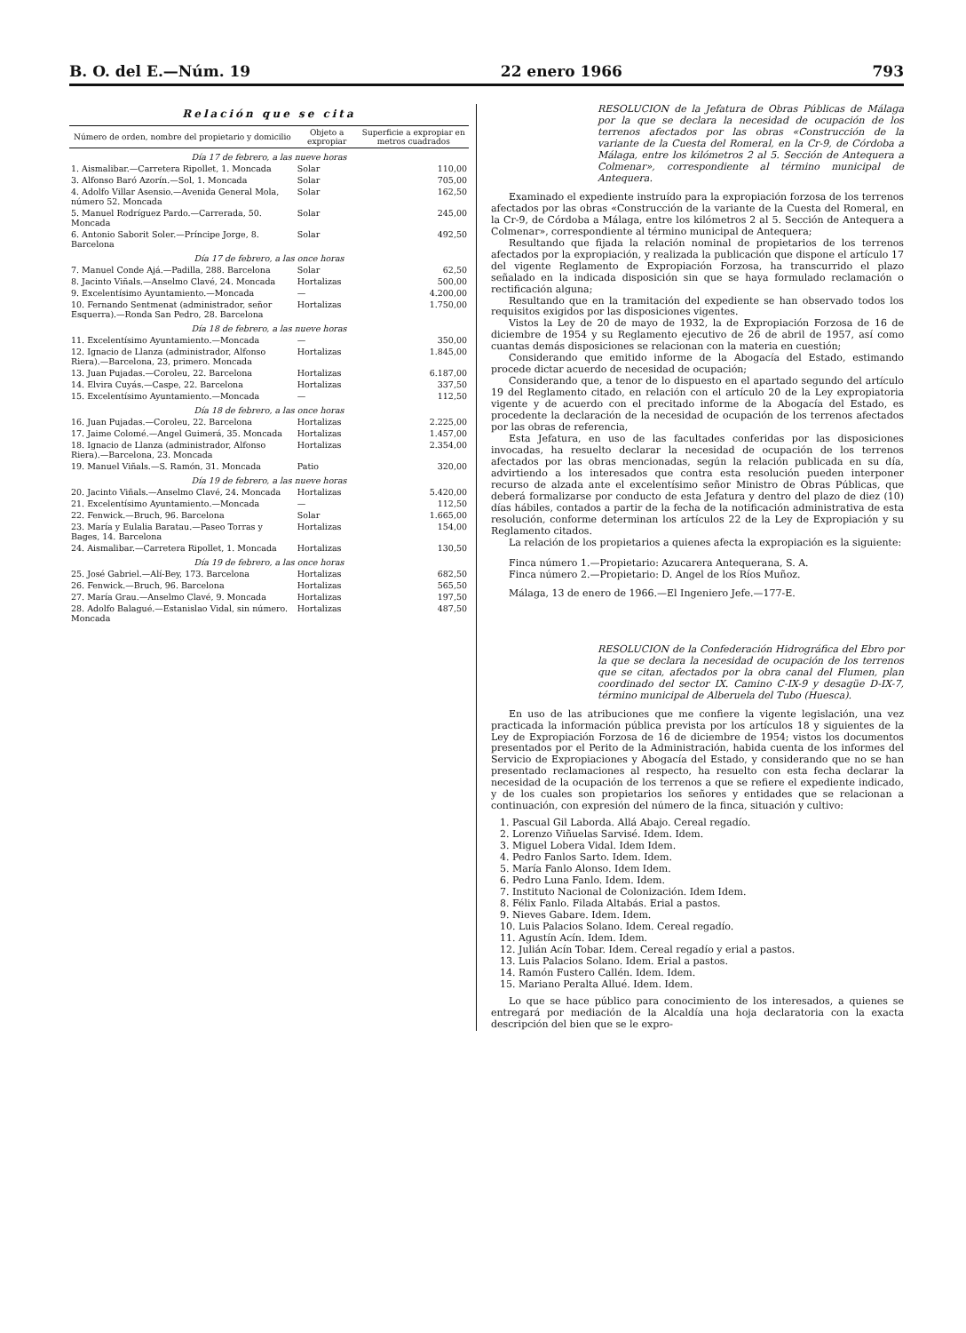B. O. del E.—Núm. 19 22 enero 1966 793
Relación que se cita
| Número de orden, nombre del propietario y domicilio | Objeto a expropiar | Superficie a expropiar en metros cuadrados |
| --- | --- | --- |
| Día 17 de febrero, a las nueve horas | | |
| 1. Aismalibar.—Carretera Ripollet, 1. Moncada | Solar | 110,00 |
| 3. Alfonso Baró Azorín.—Sol, 1. Moncada | Solar | 705,00 |
| 4. Adolfo Villar Asensio.—Avenida General Mola, número 52. Moncada | Solar | 162,50 |
| 5. Manuel Rodríguez Pardo.—Carrerada, 50. Moncada | Solar | 245,00 |
| 6. Antonio Saborit Soler.—Príncipe Jorge, 8. Barcelona | Solar | 492,50 |
| Día 17 de febrero, a las once horas | | |
| 7. Manuel Conde Ajá.—Padilla, 288. Barcelona | Solar | 62,50 |
| 8. Jacinto Viñals.—Anselmo Clavé, 24. Moncada | Hortalizas | 500,00 |
| 9. Excelentísimo Ayuntamiento.—Moncada | — | 4.200,00 |
| 10. Fernando Sentmenat (administrador, señor Esquerra).—Ronda San Pedro, 28. Barcelona | Hortalizas | 1.750,00 |
| Día 18 de febrero, a las nueve horas | | |
| 11. Excelentísimo Ayuntamiento.—Moncada | — | 350,00 |
| 12. Ignacio de Llanza (administrador, Alfonso Riera).—Barcelona, 23, primero. Moncada | Hortalizas | 1.845,00 |
| 13. Juan Pujadas.—Coroleu, 22. Barcelona | Hortalizas | 6.187,00 |
| 14. Elvira Cuyás.—Caspe, 22. Barcelona | Hortalizas | 337,50 |
| 15. Excelentísimo Ayuntamiento.—Moncada | — | 112,50 |
| Día 18 de febrero, a las once horas | | |
| 16. Juan Pujadas.—Coroleu, 22. Barcelona | Hortalizas | 2.225,00 |
| 17. Jaime Colomé.—Angel Guimerá, 35. Moncada | Hortalizas | 1.457,00 |
| 18. Ignacio de Llanza (administrador, Alfonso Riera).—Barcelona, 23. Moncada | Hortalizas | 2.354,00 |
| 19. Manuel Viñals.—S. Ramón, 31. Moncada | Patio | 320,00 |
| Día 19 de febrero, a las nueve horas | | |
| 20. Jacinto Viñals.—Anselmo Clavé, 24. Moncada | Hortalizas | 5.420,00 |
| 21. Excelentísimo Ayuntamiento.—Moncada | — | 112,50 |
| 22. Fenwick.—Bruch, 96. Barcelona | Solar | 1.665,00 |
| 23. María y Eulalia Baratau.—Paseo Torras y Bages, 14. Barcelona | Hortalizas | 154,00 |
| 24. Aismalibar.—Carretera Ripollet, 1. Moncada | Hortalizas | 130,50 |
| Día 19 de febrero, a las once horas | | |
| 25. José Gabriel.—Alí-Bey, 173. Barcelona | Hortalizas | 682,50 |
| 26. Fenwick.—Bruch, 96. Barcelona | Hortalizas | 565,50 |
| 27. María Grau.—Anselmo Clavé, 9. Moncada | Hortalizas | 197,50 |
| 28. Adolfo Balagué.—Estanislao Vidal, sin número. Moncada | Hortalizas | 487,50 |
RESOLUCION de la Jefatura de Obras Públicas de Málaga por la que se declara la necesidad de ocupación de los terrenos afectados por las obras «Construcción de la variante de la Cuesta del Romeral, en la Cr-9, de Córdoba a Málaga, entre los kilómetros 2 al 5. Sección de Antequera a Colmenar», correspondiente al término municipal de Antequera.
Examinado el expediente instruído para la expropiación forzosa de los terrenos afectados por las obras «Construcción de la variante de la Cuesta del Romeral, en la Cr-9, de Córdoba a Málaga, entre los kilómetros 2 al 5. Sección de Antequera a Colmenar», correspondiente al término municipal de Antequera;
Resultando que fijada la relación nominal de propietarios de los terrenos afectados por la expropiación, y realizada la publicación que dispone el artículo 17 del vigente Reglamento de Expropiación Forzosa, ha transcurrido el plazo señalado en la indicada disposición sin que se haya formulado reclamación o rectificación alguna;
Resultando que en la tramitación del expediente se han observado todos los requisitos exigidos por las disposiciones vigentes.
Vistos la Ley de 20 de mayo de 1932, la de Expropiación Forzosa de 16 de diciembre de 1954 y su Reglamento ejecutivo de 26 de abril de 1957, así como cuantas demás disposiciones se relacionan con la materia en cuestión;
Considerando que emitido informe de la Abogacía del Estado, estimando procede dictar acuerdo de necesidad de ocupación;
Considerando que, a tenor de lo dispuesto en el apartado segundo del artículo 19 del Reglamento citado, en relación con el artículo 20 de la Ley expropiatoria vigente y de acuerdo con el precitado informe de la Abogacía del Estado, es procedente la declaración de la necesidad de ocupación de los terrenos afectados por las obras de referencia,
Esta Jefatura, en uso de las facultades conferidas por las disposiciones invocadas, ha resuelto declarar la necesidad de ocupación de los terrenos afectados por las obras mencionadas, según la relación publicada en su día, advirtiendo a los interesados que contra esta resolución pueden interponer recurso de alzada ante el excelentísimo señor Ministro de Obras Públicas, que deberá formalizarse por conducto de esta Jefatura y dentro del plazo de diez (10) días hábiles, contados a partir de la fecha de la notificación administrativa de esta resolución, conforme determinan los artículos 22 de la Ley de Expropiación y su Reglamento citados.
La relación de los propietarios a quienes afecta la expropiación es la siguiente:
Finca número 1.—Propietario: Azucarera Antequerana, S. A.
Finca número 2.—Propietario: D. Angel de los Ríos Muñoz.
Málaga, 13 de enero de 1966.—El Ingeniero Jefe.—177-E.
RESOLUCION de la Confederación Hidrográfica del Ebro por la que se declara la necesidad de ocupación de los terrenos que se citan, afectados por la obra canal del Flumen, plan coordinado del sector IX. Camino C-IX-9 y desagüe D-IX-7, término municipal de Alberuela del Tubo (Huesca).
En uso de las atribuciones que me confiere la vigente legislación, una vez practicada la información pública prevista por los artículos 18 y siguientes de la Ley de Expropiación Forzosa de 16 de diciembre de 1954; vistos los documentos presentados por el Perito de la Administración, habida cuenta de los informes del Servicio de Expropiaciones y Abogacía del Estado, y considerando que no se han presentado reclamaciones al respecto, ha resuelto con esta fecha declarar la necesidad de la ocupación de los terrenos a que se refiere el expediente indicado, y de los cuales son propietarios los señores y entidades que se relacionan a continuación, con expresión del número de la finca, situación y cultivo:
1. Pascual Gil Laborda. Allá Abajo. Cereal regadío.
2. Lorenzo Viñuelas Sarvisé. Idem. Idem.
3. Miguel Lobera Vidal. Idem Idem.
4. Pedro Fanlos Sarto. Idem. Idem.
5. María Fanlo Alonso. Idem Idem.
6. Pedro Luna Fanlo. Idem. Idem.
7. Instituto Nacional de Colonización. Idem Idem.
8. Félix Fanlo. Filada Altabás. Erial a pastos.
9. Nieves Gabare. Idem. Idem.
10. Luis Palacios Solano. Idem. Cereal regadío.
11. Agustín Acín. Idem. Idem.
12. Julián Acín Tobar. Idem. Cereal regadío y erial a pastos.
13. Luis Palacios Solano. Idem. Erial a pastos.
14. Ramón Fustero Callén. Idem. Idem.
15. Mariano Peralta Allué. Idem. Idem.
Lo que se hace público para conocimiento de los interesados, a quienes se entregará por mediación de la Alcaldía una hoja declaratoria con la exacta descripción del bien que se le expro-